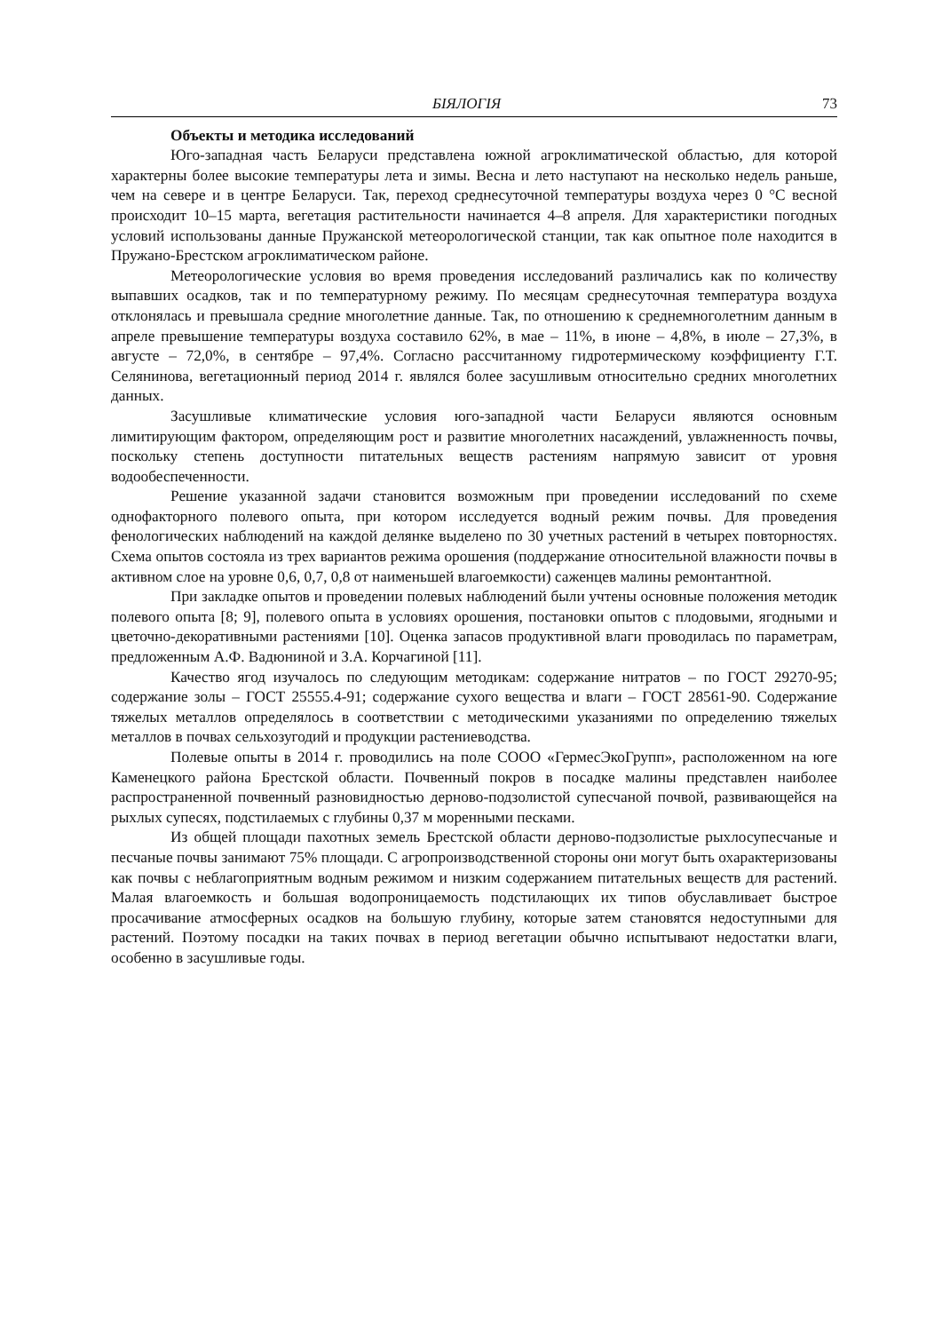БІЯЛОГІЯ 73
Объекты и методика исследований
Юго-западная часть Беларуси представлена южной агроклиматической областью, для которой характерны более высокие температуры лета и зимы. Весна и лето наступают на несколько недель раньше, чем на севере и в центре Беларуси. Так, переход среднесуточной температуры воздуха через 0 °С весной происходит 10–15 марта, вегетация растительности начинается 4–8 апреля. Для характеристики погодных условий использованы данные Пружанской метеорологической станции, так как опытное поле находится в Пружано-Брестском агроклиматическом районе.
Метеорологические условия во время проведения исследований различались как по количеству выпавших осадков, так и по температурному режиму. По месяцам среднесуточная температура воздуха отклонялась и превышала средние многолетние данные. Так, по отношению к среднемноголетним данным в апреле превышение температуры воздуха составило 62%, в мае – 11%, в июне – 4,8%, в июле – 27,3%, в августе – 72,0%, в сентябре – 97,4%. Согласно рассчитанному гидротермическому коэффициенту Г.Т. Селянинова, вегетационный период 2014 г. являлся более засушливым относительно средних многолетних данных.
Засушливые климатические условия юго-западной части Беларуси являются основным лимитирующим фактором, определяющим рост и развитие многолетних насаждений, увлажненность почвы, поскольку степень доступности питательных веществ растениям напрямую зависит от уровня водообеспеченности.
Решение указанной задачи становится возможным при проведении исследований по схеме однофакторного полевого опыта, при котором исследуется водный режим почвы. Для проведения фенологических наблюдений на каждой делянке выделено по 30 учетных растений в четырех повторностях. Схема опытов состояла из трех вариантов режима орошения (поддержание относительной влажности почвы в активном слое на уровне 0,6, 0,7, 0,8 от наименьшей влагоемкости) саженцев малины ремонтантной.
При закладке опытов и проведении полевых наблюдений были учтены основные положения методик полевого опыта [8; 9], полевого опыта в условиях орошения, постановки опытов с плодовыми, ягодными и цветочно-декоративными растениями [10]. Оценка запасов продуктивной влаги проводилась по параметрам, предложенным А.Ф. Вадюниной и З.А. Корчагиной [11].
Качество ягод изучалось по следующим методикам: содержание нитратов – по ГОСТ 29270-95; содержание золы – ГОСТ 25555.4-91; содержание сухого вещества и влаги – ГОСТ 28561-90. Содержание тяжелых металлов определялось в соответствии с методическими указаниями по определению тяжелых металлов в почвах сельхозугодий и продукции растениеводства.
Полевые опыты в 2014 г. проводились на поле СООО «ГермесЭкоГрупп», расположенном на юге Каменецкого района Брестской области. Почвенный покров в посадке малины представлен наиболее распространенной почвенный разновидностью дерново-подзолистой супесчаной почвой, развивающейся на рыхлых супесях, подстилаемых с глубины 0,37 м моренными песками.
Из общей площади пахотных земель Брестской области дерново-подзолистые рыхлосупесчаные и песчаные почвы занимают 75% площади. С агропроизводственной стороны они могут быть охарактеризованы как почвы с неблагоприятным водным режимом и низким содержанием питательных веществ для растений. Малая влагоемкость и большая водопроницаемость подстилающих их типов обуславливает быстрое просачивание атмосферных осадков на большую глубину, которые затем становятся недоступными для растений. Поэтому посадки на таких почвах в период вегетации обычно испытывают недостатки влаги, особенно в засушливые годы.